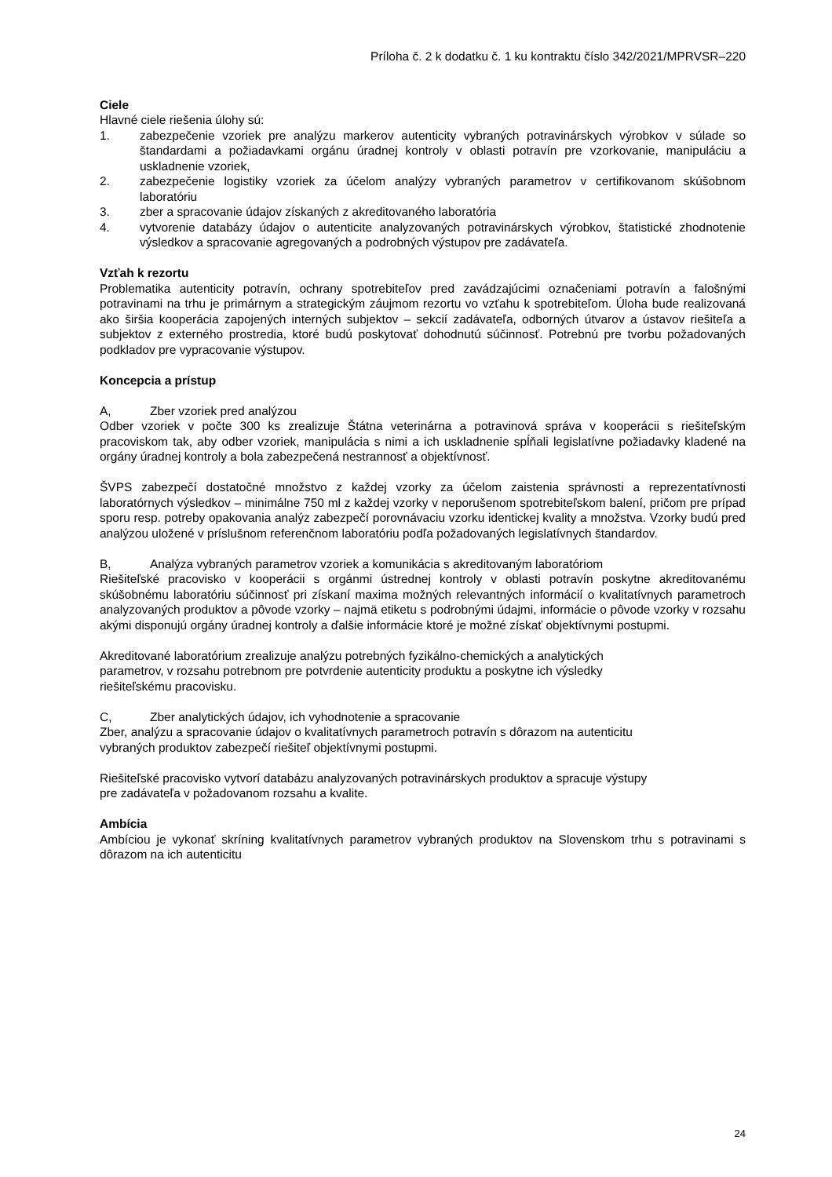Príloha č. 2 k dodatku č. 1 ku kontraktu číslo 342/2021/MPRVSR–220
Ciele
Hlavné ciele riešenia úlohy sú:
1. zabezpečenie vzoriek pre analýzu markerov autenticity vybraných potravinárskych výrobkov v súlade so štandardami a požiadavkami orgánu úradnej kontroly v oblasti potravín pre vzorkovanie, manipuláciu a uskladnenie vzoriek,
2. zabezpečenie logistiky vzoriek za účelom analýzy vybraných parametrov v certifikovanom skúšobnom laboratóriu
3. zber a spracovanie údajov získaných z akreditovaného laboratória
4. vytvorenie databázy údajov o autenticite analyzovaných potravinárskych výrobkov, štatistické zhodnotenie výsledkov a spracovanie agregovaných a podrobných výstupov pre zadávateľa.
Vzťah k rezortu
Problematika autenticity potravín, ochrany spotrebiteľov pred zavádzajúcimi označeniami potravín a falošnými potravinami na trhu je primárnym a strategickým záujmom rezortu vo vzťahu k spotrebiteľom. Úloha bude realizovaná ako širšia kooperácia zapojených interných subjektov – sekcií zadávateľa, odborných útvarov a ústavov riešiteľa a subjektov z externého prostredia, ktoré budú poskytovať dohodnutú súčinnosť. Potrebnú pre tvorbu požadovaných podkladov pre vypracovanie výstupov.
Koncepcia a prístup
A, Zber vzoriek pred analýzou
Odber vzoriek v počte 300 ks zrealizuje Štátna veterinárna a potravinová správa v kooperácii s riešiteľským pracoviskom tak, aby odber vzoriek, manipulácia s nimi a ich uskladnenie spĺňali legislatívne požiadavky kladené na orgány úradnej kontroly a bola zabezpečená nestrannosť a objektívnosť.
ŠVPS zabezpečí dostatočné množstvo z každej vzorky za účelom zaistenia správnosti a reprezentatívnosti laboratórnych výsledkov – minimálne 750 ml z každej vzorky v neporušenom spotrebiteľskom balení, pričom pre prípad sporu resp. potreby opakovania analýz zabezpečí porovnávaciu vzorku identickej kvality a množstva. Vzorky budú pred analýzou uložené v príslušnom referenčnom laboratóriu podľa požadovaných legislatívnych štandardov.
B, Analýza vybraných parametrov vzoriek a komunikácia s akreditovaným laboratóriom
Riešiteľské pracovisko v kooperácii s orgánmi ústrednej kontroly v oblasti potravín poskytne akreditovanému skúšobnému laboratóriu súčinnosť pri získaní maxima možných relevantných informácií o kvalitatívnych parametroch analyzovaných produktov a pôvode vzorky – najmä etiketu s podrobnými údajmi, informácie o pôvode vzorky v rozsahu akými disponujú orgány úradnej kontroly a ďalšie informácie ktoré je možné získať objektívnymi postupmi.
Akreditované laboratórium zrealizuje analýzu potrebných fyzikálno-chemických a analytických
parametrov, v rozsahu potrebnom pre potvrdenie autenticity produktu a poskytne ich výsledky
riešiteľskému pracovisku.
C, Zber analytických údajov, ich vyhodnotenie a spracovanie
Zber, analýzu a spracovanie údajov o kvalitatívnych parametroch potravín s dôrazom na autenticitu
vybraných produktov zabezpečí riešiteľ objektívnymi postupmi.
Riešiteľské pracovisko vytvorí databázu analyzovaných potravinárskych produktov a spracuje výstupy
pre zadávateľa v požadovanom rozsahu a kvalite.
Ambícia
Ambíciou je vykonať skríning kvalitatívnych parametrov vybraných produktov na Slovenskom trhu s potravinami s dôrazom na ich autenticitu
24